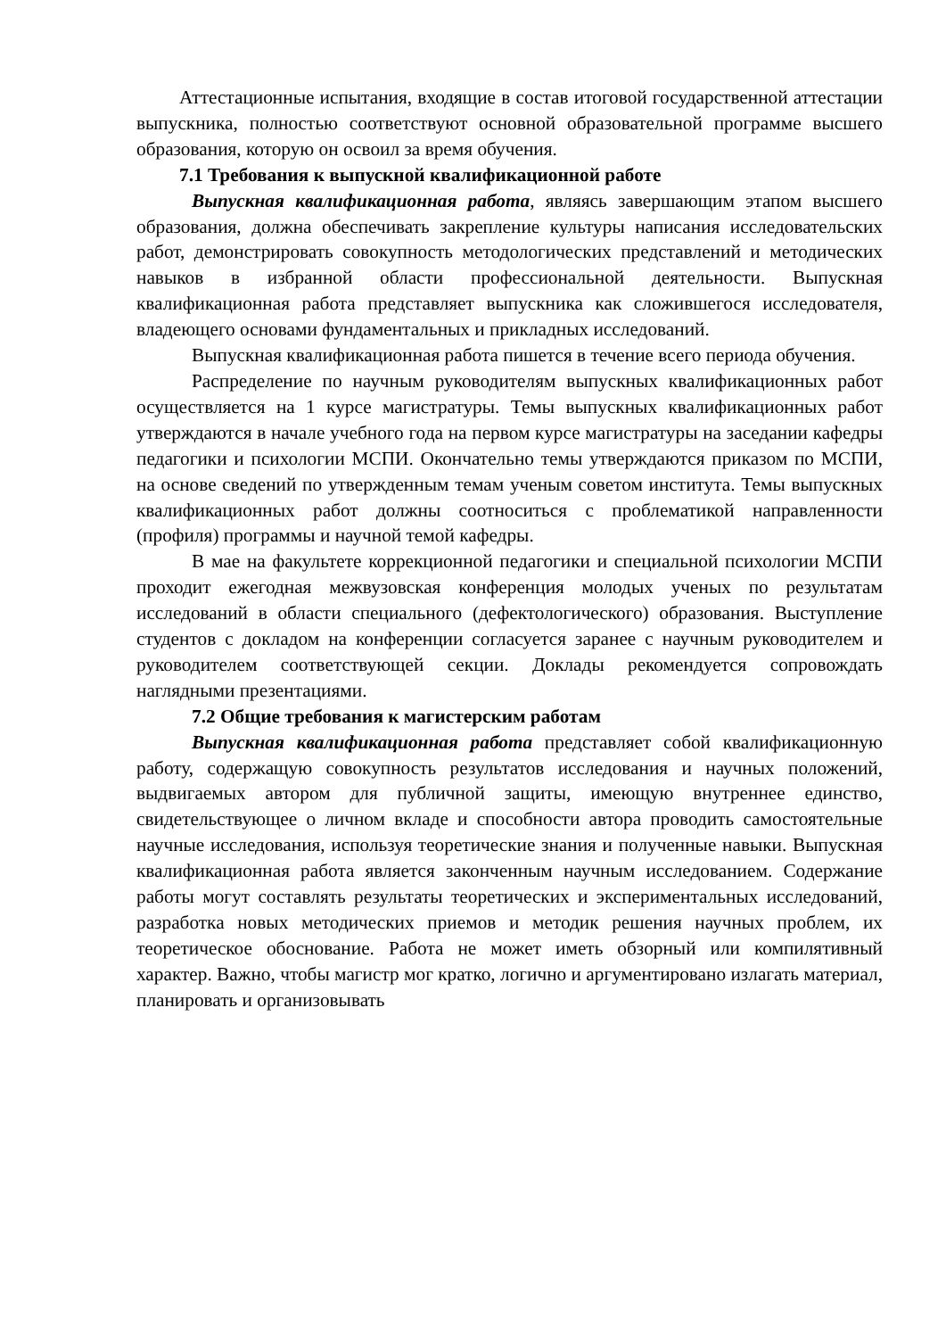Аттестационные испытания, входящие в состав итоговой государственной аттестации выпускника, полностью соответствуют основной образовательной программе высшего образования, которую он освоил за время обучения.
7.1 Требования к выпускной квалификационной работе
Выпускная квалификационная работа, являясь завершающим этапом высшего образования, должна обеспечивать закрепление культуры написания исследовательских работ, демонстрировать совокупность методологических представлений и методических навыков в избранной области профессиональной деятельности. Выпускная квалификационная работа представляет выпускника как сложившегося исследователя, владеющего основами фундаментальных и прикладных исследований.
Выпускная квалификационная работа пишется в течение всего периода обучения.
Распределение по научным руководителям выпускных квалификационных работ осуществляется на 1 курсе магистратуры. Темы выпускных квалификационных работ утверждаются в начале учебного года на первом курсе магистратуры на заседании кафедры педагогики и психологии МСПИ. Окончательно темы утверждаются приказом по МСПИ, на основе сведений по утвержденным темам ученым советом института. Темы выпускных квалификационных работ должны соотноситься с проблематикой направленности (профиля) программы и научной темой кафедры.
В мае на факультете коррекционной педагогики и специальной психологии МСПИ проходит ежегодная межвузовская конференция молодых ученых по результатам исследований в области специального (дефектологического) образования. Выступление студентов с докладом на конференции согласуется заранее с научным руководителем и руководителем соответствующей секции. Доклады рекомендуется сопровождать наглядными презентациями.
7.2 Общие требования к магистерским работам
Выпускная квалификационная работа представляет собой квалификационную работу, содержащую совокупность результатов исследования и научных положений, выдвигаемых автором для публичной защиты, имеющую внутреннее единство, свидетельствующее о личном вкладе и способности автора проводить самостоятельные научные исследования, используя теоретические знания и полученные навыки. Выпускная квалификационная работа является законченным научным исследованием. Содержание работы могут составлять результаты теоретических и экспериментальных исследований, разработка новых методических приемов и методик решения научных проблем, их теоретическое обоснование. Работа не может иметь обзорный или компилятивный характер. Важно, чтобы магистр мог кратко, логично и аргументировано излагать материал, планировать и организовывать